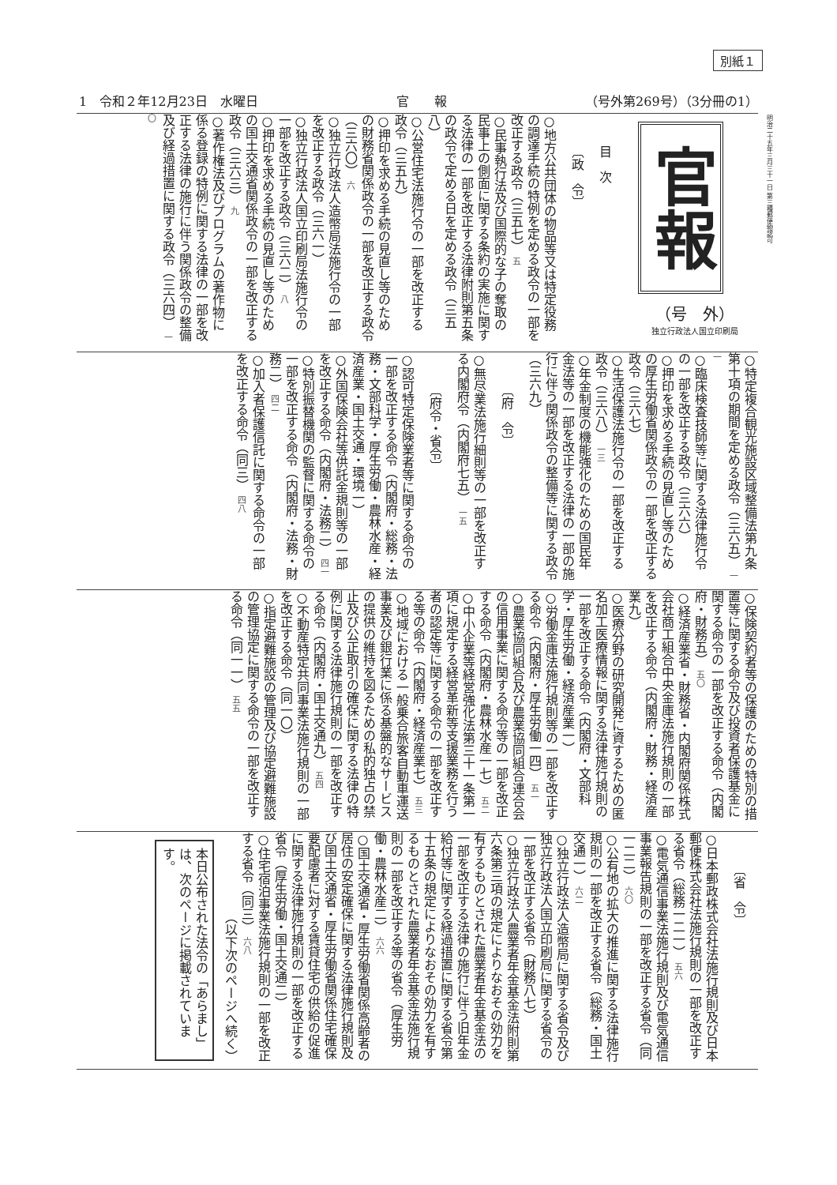別紙１
1　令和２年12月23日　水曜日 官　　報 （号外第269号）（3分冊の1）
明治二十五年三月三十一日 第三種郵便物認可
官報
（号　外）
独立行政法人国立印刷局
目　次
〔政　令〕
○地方公共団体の物品等又は特定役務の調達手続の特例を定める政令の一部を改正する政令（三五七） 五
○民事執行法及び国際的な子の奪取の民事上の側面に関する条約の実施に関する法律の一部を改正する法律附則第五条の政令で定める日を定める政令（三五八）
○公営住宅法施行令の一部を改正する政令（三五九）
○押印を求める手続の見直し等のための財務省関係政令の一部を改正する政令（三六〇） 六
○独立行政法人造幣局法施行令の一部を改正する政令（三六一）
○独立行政法人国立印刷局法施行令の一部を改正する政令（三六二） 八
○押印を求める手続の見直し等のための国土交通省関係政令の一部を改正する政令（三六三） 九
○著作権法及びプログラムの著作物に係る登録の特例に関する法律の一部を改正する法律の施行に伴う関係政令の整備及び経過措置に関する政令（三六四） 一〇
○特定複合観光施設区域整備法第九条第十項の期間を定める政令（三六五） 一一
○臨床検査技師等に関する法律施行令の一部を改正する政令（三六六）
○押印を求める手続の見直し等のための厚生労働省関係政令の一部を改正する政令（三六七）
○生活保護法施行令の一部を改正する政令（三六八） 一三
○年金制度の機能強化のための国民年金法等の一部を改正する法律の一部の施行に伴う関係政令の整備等に関する政令（三六九）
〔府　令〕
○無尽業法施行細則等の一部を改正する内閣府令（内閣府七五） 一五
〔府令・省令〕
○認可特定保険業者等に関する命令の一部を改正する命令（内閣府・総務・法務・文部科学・厚生労働・農林水産・経済産業・国土交通・環境一）
○外国保険会社等供託金規則等の一部を改正する命令（内閣府・法務二） 四一
○特別振替機関の監督に関する命令の一部を改正する命令（内閣府・法務・財務二） 四二
○加入者保護信託に関する命令の一部を改正する命令（同三） 四八
○保険契約者等の保護のための特別の措置等に関する命令及び投資者保護基金に関する命令の一部を改正する命令（内閣府・財務五） 五〇
○経済産業省・財務省・内閣府関係株式会社商工組合中央金庫法施行規則の一部を改正する命令（内閣府・財務・経済産業九）
○医療分野の研究開発に資するための匿名加工医療情報に関する法律施行規則の一部を改正する命令（内閣府・文部科学・厚生労働・経済産業一）
○労働金庫法施行規則等の一部を改正する命令（内閣府・厚生労働一四） 五一
○農業協同組合及び農業協同組合連合会の信用事業に関する命令等の一部を改正する命令（内閣府・農林水産一七） 五二
○中小企業等経営強化法第三十一条第一項に規定する経営革新等支援業務を行う者の認定等に関する命令の一部を改正する等の命令（内閣府・経済産業七） 五三
○地域における一般乗合旅客自動車運送事業及び銀行業に係る基盤的なサービスの提供の維持を図るための私的独占の禁止及び公正取引の確保に関する法律の特例に関する法律施行規則の一部を改正する命令（内閣府・国土交通九） 五四
○不動産特定共同事業法施行規則の一部を改正する命令（同一〇）
○指定避難施設の管理及び協定避難施設の管理協定に関する命令の一部を改正する命令（同一一） 五五
〔省　令〕
○日本郵政株式会社法施行規則及び日本郵便株式会社法施行規則の一部を改正する省令（総務一二一） 五六
○電気通信事業法施行規則及び電気通信事業報告規則の一部を改正する省令（同一二二） 六〇
○公有地の拡大の推進に関する法律施行規則の一部を改正する省令（総務・国土交通一） 六二
○独立行政法人造幣局に関する省令及び独立行政法人国立印刷局に関する省令の一部を改正する省令（財務八七）
○独立行政法人農業者年金基金法附則第六条第三項の規定によりなおその効力を有するものとされた農業者年金基金法の一部を改正する法律の施行に伴う旧年金給付等に関する経過措置に関する省令第十五条の規定によりなおその効力を有するものとされた農業者年金基金法施行規則の一部を改正する等の省令（厚生労働・農林水産二） 六六
○国土交通省・厚生労働省関係高齢者の居住の安定確保に関する法律施行規則及び国土交通省・厚生労働省関係住宅確保要配慮者に対する賃貸住宅の供給の促進に関する法律施行規則の一部を改正する省令（厚生労働・国土交通二）
○住宅宿泊事業法施行規則の一部を改正する省令（同三） 六八
（以下次のページへ続く）
本日公布された法令の「あらまし」は、次のページに掲載されています。